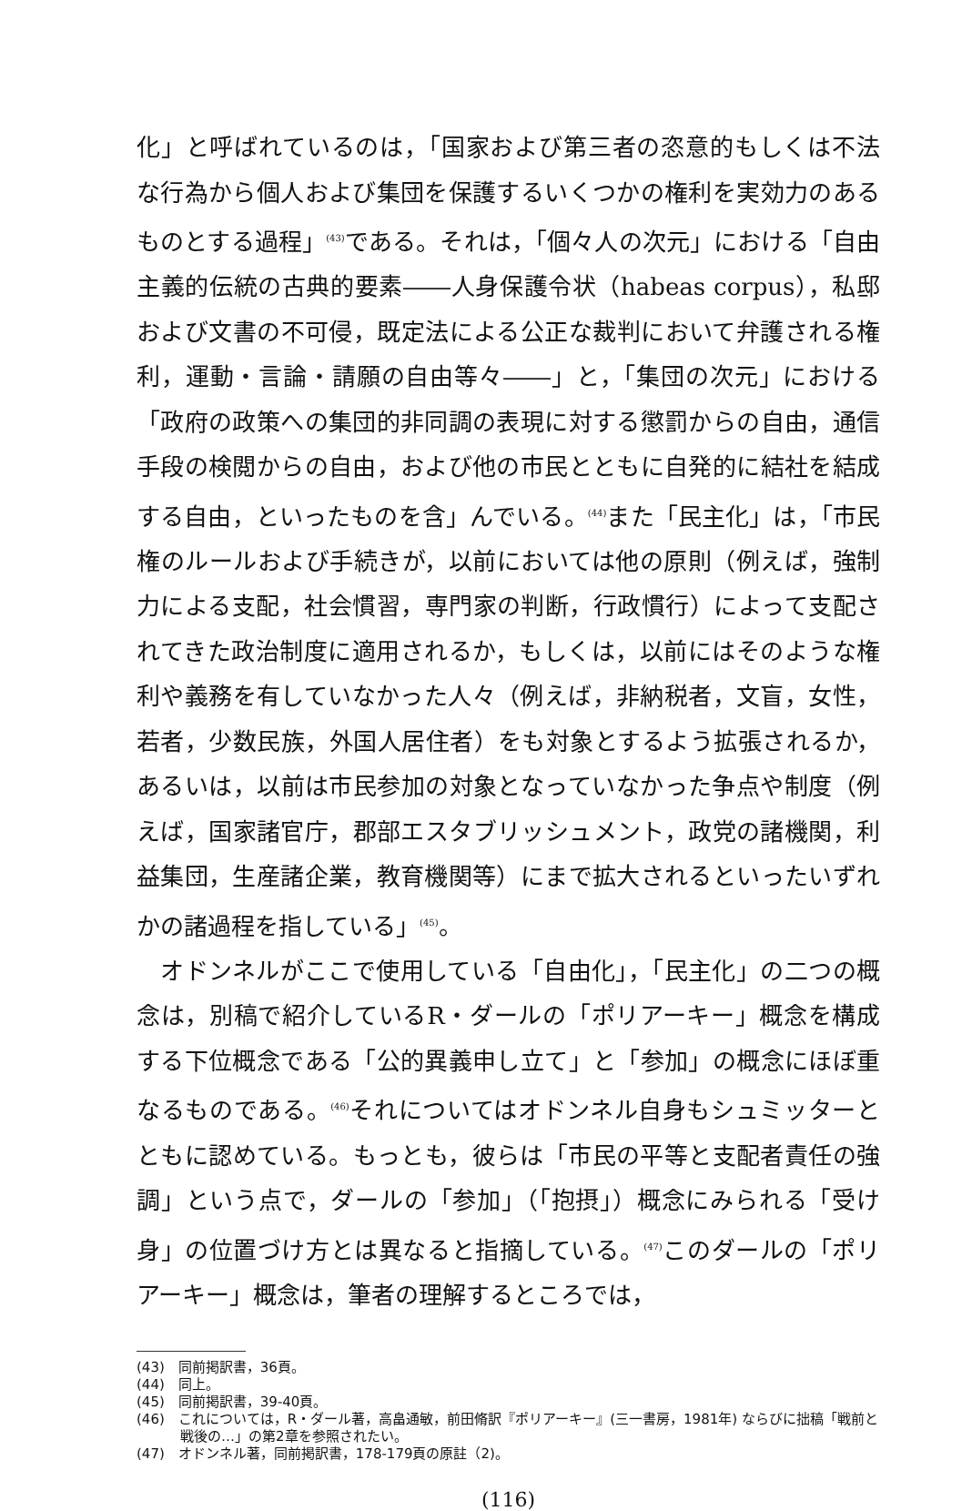化」と呼ばれているのは，「国家および第三者の恣意的もしくは不法な行為から個人および集団を保護するいくつかの権利を実効力のあるものとする過程」<sup>(43)</sup>である。それは，「個々人の次元」における「自由主義的伝統の古典的要素――人身保護令状（habeas corpus），私邸および文書の不可侵，既定法による公正な裁判において弁護される権利，運動・言論・請願の自由等々――」と，「集団の次元」における「政府の政策への集団的非同調の表現に対する懲罰からの自由，通信手段の検閲からの自由，および他の市民とともに自発的に結社を結成する自由，といったものを含」んでいる。<sup>(44)</sup>また「民主化」は，「市民権のルールおよび手続きが，以前においては他の原則（例えば，強制力による支配，社会慣習，専門家の判断，行政慣行）によって支配されてきた政治制度に適用されるか，もしくは，以前にはそのような権利や義務を有していなかった人々（例えば，非納税者，文盲，女性，若者，少数民族，外国人居住者）をも対象とするよう拡張されるか，あるいは，以前は市民参加の対象となっていなかった争点や制度（例えば，国家諸官庁，郡部エスタブリッシュメント，政党の諸機関，利益集団，生産諸企業，教育機関等）にまで拡大されるといったいずれかの諸過程を指している」<sup>(45)</sup>。
　オドンネルがここで使用している「自由化」，「民主化」の二つの概念は，別稿で紹介しているR・ダールの「ポリアーキー」概念を構成する下位概念である「公的異義申し立て」と「参加」の概念にほぼ重なるものである。<sup>(46)</sup>それについてはオドンネル自身もシュミッターとともに認めている。もっとも，彼らは「市民の平等と支配者責任の強調」という点で，ダールの「参加」（「抱摂」）概念にみられる「受け身」の位置づけ方とは異なると指摘している。<sup>(47)</sup>このダールの「ポリアーキー」概念は，筆者の理解するところでは，
(43)　同前掲訳書，36頁。
(44)　同上。
(45)　同前掲訳書，39-40頁。
(46)　これについては，R・ダール著，高畠通敏，前田脩訳『ポリアーキー』(三一書房，1981年) ならびに拙稿「戦前と戦後の…」の第2章を参照されたい。
(47)　オドンネル著，同前掲訳書，178-179頁の原註（2)。
(116)